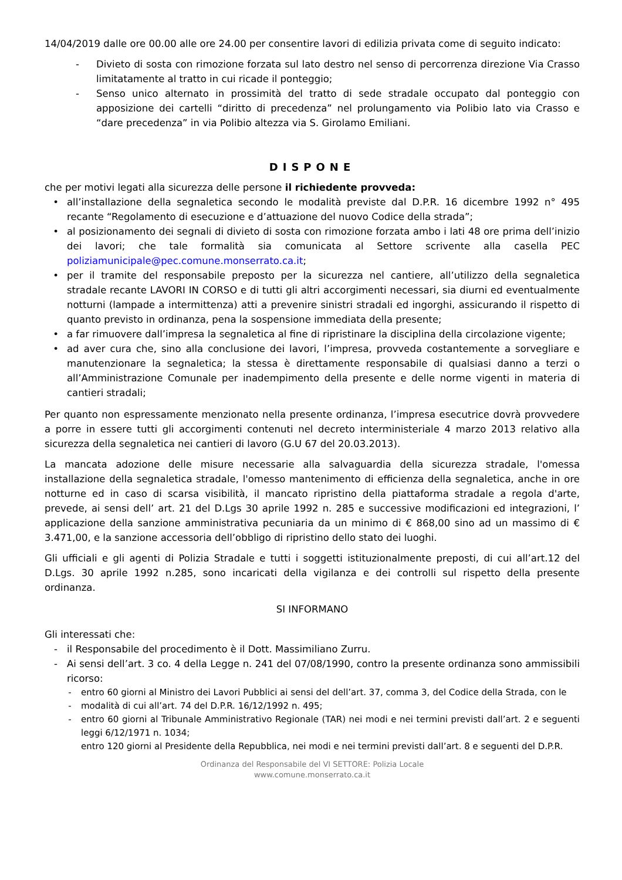14/04/2019 dalle ore 00.00 alle ore 24.00 per consentire lavori di edilizia privata come di seguito indicato:
- Divieto di sosta con rimozione forzata sul lato destro nel senso di percorrenza direzione Via Crasso limitatamente al tratto in cui ricade il ponteggio;
- Senso unico alternato in prossimità del tratto di sede stradale occupato dal ponteggio con apposizione dei cartelli “diritto di precedenza” nel prolungamento via Polibio lato via Crasso e “dare precedenza” in via Polibio altezza via S. Girolamo Emiliani.
DISPONE
che per motivi legati alla sicurezza delle persone il richiedente provveda:
• all’installazione della segnaletica secondo le modalità previste dal D.P.R. 16 dicembre 1992 n° 495 recante “Regolamento di esecuzione e d’attuazione del nuovo Codice della strada”;
• al posizionamento dei segnali di divieto di sosta con rimozione forzata ambo i lati 48 ore prima dell’inizio dei lavori; che tale formalità sia comunicata al Settore scrivente alla casella PEC poliziamunicipale@pec.comune.monserrato.ca.it;
• per il tramite del responsabile preposto per la sicurezza nel cantiere, all’utilizzo della segnaletica stradale recante LAVORI IN CORSO e di tutti gli altri accorgimenti necessari, sia diurni ed eventualmente notturni (lampade a intermittenza) atti a prevenire sinistri stradali ed ingorghi, assicurando il rispetto di quanto previsto in ordinanza, pena la sospensione immediata della presente;
• a far rimuovere dall’impresa la segnaletica al fine di ripristinare la disciplina della circolazione vigente;
• ad aver cura che, sino alla conclusione dei lavori, l’impresa, provveda costantemente a sorvegliare e manutenzionare la segnaletica; la stessa è direttamente responsabile di qualsiasi danno a terzi o all’Amministrazione Comunale per inadempimento della presente e delle norme vigenti in materia di cantieri stradali;
Per quanto non espressamente menzionato nella presente ordinanza, l’impresa esecutrice dovrà provvedere a porre in essere tutti gli accorgimenti contenuti nel decreto interministeriale 4 marzo 2013 relativo alla sicurezza della segnaletica nei cantieri di lavoro (G.U 67 del 20.03.2013).
La mancata adozione delle misure necessarie alla salvaguardia della sicurezza stradale, l'omessa installazione della segnaletica stradale, l'omesso mantenimento di efficienza della segnaletica, anche in ore notturne ed in caso di scarsa visibilità, il mancato ripristino della piattaforma stradale a regola d'arte, prevede, ai sensi dell’ art. 21 del D.Lgs 30 aprile 1992 n. 285 e successive modificazioni ed integrazioni, l’ applicazione della sanzione amministrativa pecuniaria da un minimo di € 868,00 sino ad un massimo di € 3.471,00, e la sanzione accessoria dell’obbligo di ripristino dello stato dei luoghi.
Gli ufficiali e gli agenti di Polizia Stradale e tutti i soggetti istituzionalmente preposti, di cui all’art.12 del D.Lgs. 30 aprile 1992 n.285, sono incaricati della vigilanza e dei controlli sul rispetto della presente ordinanza.
SI INFORMANO
Gli interessati che:
- il Responsabile del procedimento è il Dott. Massimiliano Zurru.
- Ai sensi dell’art. 3 co. 4 della Legge n. 241 del 07/08/1990, contro la presente ordinanza sono ammissibili ricorso:
- entro 60 giorni al Ministro dei Lavori Pubblici ai sensi del dell’art. 37, comma 3, del Codice della Strada, con le
- modalità di cui all’art. 74 del D.P.R. 16/12/1992 n. 495;
- entro 60 giorni al Tribunale Amministrativo Regionale (TAR) nei modi e nei termini previsti dall’art. 2 e seguenti leggi 6/12/1971 n. 1034;
entro 120 giorni al Presidente della Repubblica, nei modi e nei termini previsti dall’art. 8 e seguenti del D.P.R.
Ordinanza del Responsabile del VI SETTORE: Polizia Locale
www.comune.monserrato.ca.it